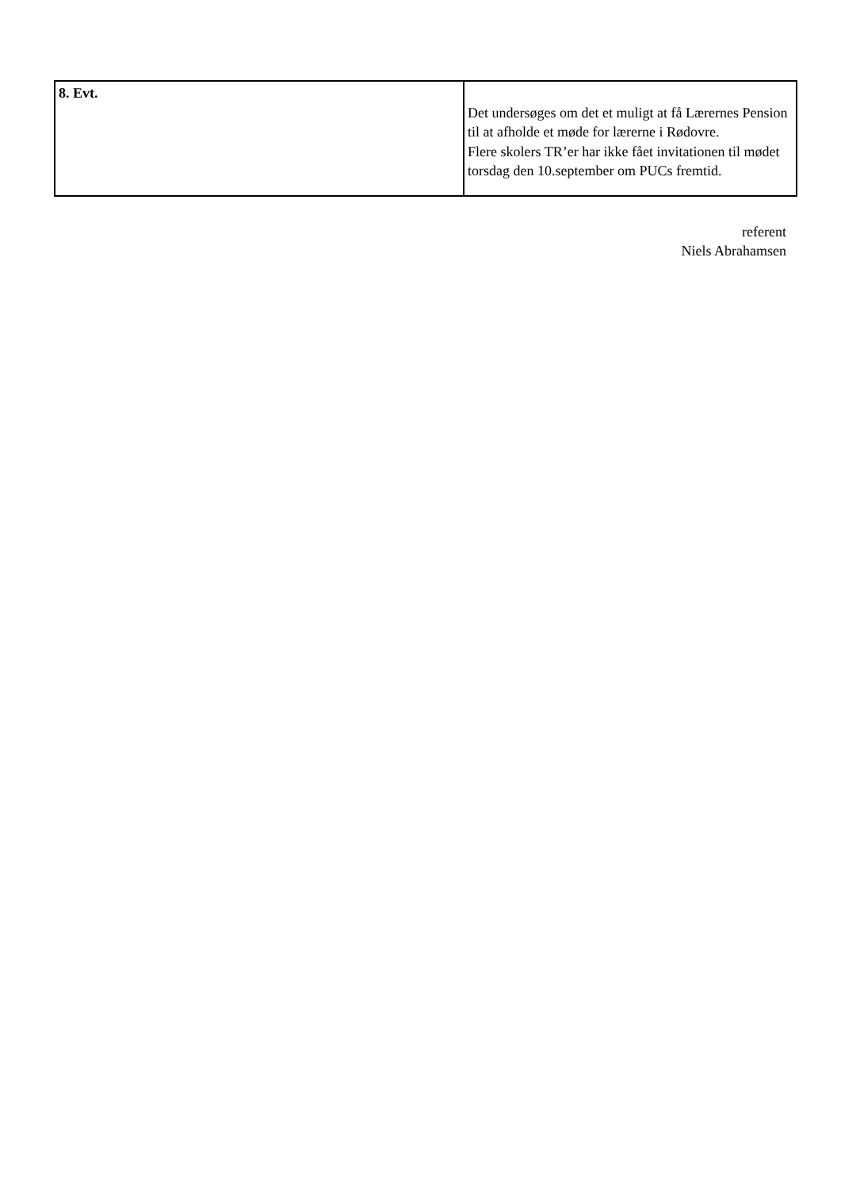| 8. Evt. | Det undersøges om det et muligt at få Lærernes Pension til at afholde et møde for lærerne i Rødovre. Flere skolers TR’er har ikke fået invitationen til mødet torsdag den 10.september om PUCs fremtid. |
referent
Niels Abrahamsen